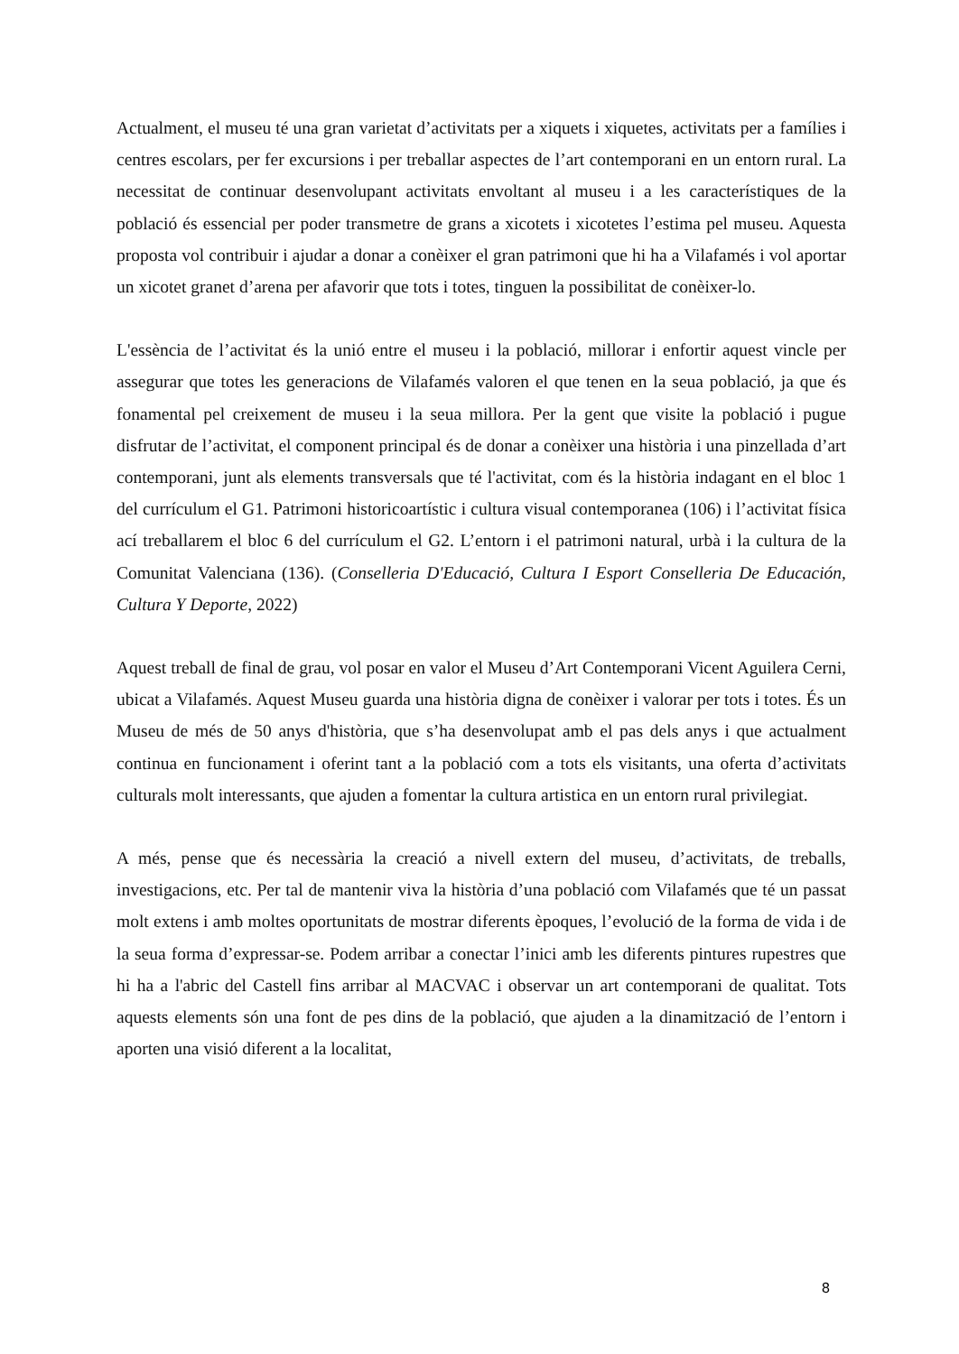Actualment, el museu té una gran varietat d’activitats per a xiquets i xiquetes, activitats per a famílies i centres escolars, per fer excursions i per treballar aspectes de l’art contemporani en un entorn rural. La necessitat de continuar desenvolupant activitats envoltant al museu i a les característiques de la població és essencial per poder transmetre de grans a xicotets i xicotetes l’estima pel museu. Aquesta proposta vol contribuir i ajudar a donar a conèixer el gran patrimoni que hi ha a Vilafamés i vol aportar un xicotet granet d’arena per afavorir que tots i totes, tinguen la possibilitat de conèixer-lo.
L'essència de l’activitat és la unió entre el museu i la població, millorar i enfortir aquest vincle per assegurar que totes les generacions de Vilafamés valoren el que tenen en la seua població, ja que és fonamental pel creixement de museu i la seua millora. Per la gent que visite la població i pugue disfrutar de l’activitat, el component principal és de donar a conèixer una història i una pinzellada d’art contemporani, junt als elements transversals que té l'activitat, com és la història indagant en el bloc 1 del currículum el G1. Patrimoni historicoartístic i cultura visual contemporanea (106) i l’activitat física ací treballarem el bloc 6 del currículum el G2. L’entorn i el patrimoni natural, urbà i la cultura de la Comunitat Valenciana (136). (Conselleria D'Educació, Cultura I Esport Conselleria De Educación, Cultura Y Deporte, 2022)
Aquest treball de final de grau, vol posar en valor el Museu d’Art Contemporani Vicent Aguilera Cerni, ubicat a Vilafamés. Aquest Museu guarda una història digna de conèixer i valorar per tots i totes. És un Museu de més de 50 anys d'història, que s’ha desenvolupat amb el pas dels anys i que actualment continua en funcionament i oferint tant a la població com a tots els visitants, una oferta d’activitats culturals molt interessants, que ajuden a fomentar la cultura artistica en un entorn rural privilegiat.
A més, pense que és necessària la creació a nivell extern del museu, d’activitats, de treballs, investigacions, etc. Per tal de mantenir viva la història d’una població com Vilafamés que té un passat molt extens i amb moltes oportunitats de mostrar diferents èpoques, l’evolució de la forma de vida i de la seua forma d’expressar-se. Podem arribar a conectar l’inici amb les diferents pintures rupestres que hi ha a l'abric del Castell fins arribar al MACVAC i observar un art contemporani de qualitat. Tots aquests elements són una font de pes dins de la població, que ajuden a la dinamització de l’entorn i aporten una visió diferent a la localitat,
8